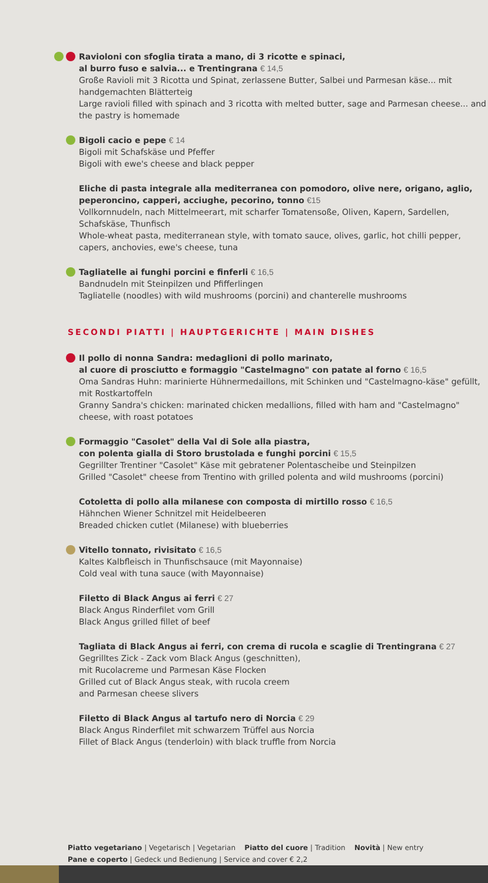Ravioloni con sfoglia tirata a mano, di 3 ricotte e spinaci,
al burro fuso e salvia... e Trentingrana € 14,5
Große Ravioli mit 3 Ricotta und Spinat, zerlassene Butter, Salbei und Parmesan käse... mit handgemachten Blätterteig
Large ravioli filled with spinach and 3 ricotta with melted butter, sage and Parmesan cheese... and the pastry is homemade
Bigoli cacio e pepe € 14
Bigoli mit Schafskäse und Pfeffer
Bigoli with ewe's cheese and black pepper
Eliche di pasta integrale alla mediterranea con pomodoro, olive nere, origano, aglio, peperoncino, capperi, acciughe, pecorino, tonno €15
Vollkornnudeln, nach Mittelmeerart, mit scharfer Tomatensoße, Oliven, Kapern, Sardellen, Schafskäse, Thunfisch
Whole-wheat pasta, mediterranean style, with tomato sauce, olives, garlic, hot chilli pepper, capers, anchovies, ewe's cheese, tuna
Tagliatelle ai funghi porcini e finferli € 16,5
Bandnudeln mit Steinpilzen und Pfifferlingen
Tagliatelle (noodles) with wild mushrooms (porcini) and chanterelle mushrooms
SECONDI PIATTI | HAUPTGERICHTE | MAIN DISHES
Il pollo di nonna Sandra: medaglioni di pollo marinato,
al cuore di prosciutto e formaggio "Castelmagno" con patate al forno € 16,5
Oma Sandras Huhn: marinierte Hühnermedaillons, mit Schinken und "Castelmagno-käse" gefüllt, mit Rostkartoffeln
Granny Sandra's chicken: marinated chicken medallions, filled with ham and "Castelmagno" cheese, with roast potatoes
Formaggio "Casolet" della Val di Sole alla piastra,
con polenta gialla di Storo brustolada e funghi porcini € 15,5
Gegrillter Trentiner "Casolet" Käse mit gebratener Polentascheibe und Steinpilzen
Grilled "Casolet" cheese from Trentino with grilled polenta and wild mushrooms (porcini)
Cotoletta di pollo alla milanese con composta di mirtillo rosso € 16,5
Hähnchen Wiener Schnitzel mit Heidelbeeren
Breaded chicken cutlet (Milanese) with blueberries
Vitello tonnato, rivisitato € 16,5
Kaltes Kalbfleisch in Thunfischsauce (mit Mayonnaise)
Cold veal with tuna sauce (with Mayonnaise)
Filetto di Black Angus ai ferri € 27
Black Angus Rinderfilet vom Grill
Black Angus grilled fillet of beef
Tagliata di Black Angus ai ferri, con crema di rucola e scaglie di Trentingrana € 27
Gegrilltes Zick - Zack vom Black Angus (geschnitten),
mit Rucolacreme und Parmesan Käse Flocken
Grilled cut of Black Angus steak, with rucola creem
and Parmesan cheese slivers
Filetto di Black Angus al tartufo nero di Norcia € 29
Black Angus Rinderfilet mit schwarzem Trüffel aus Norcia
Fillet of Black Angus (tenderloin) with black truffle from Norcia
Piatto vegetariano | Vegetarisch | Vegetarian Piatto del cuore | Tradition Novità | New entry
Pane e coperto | Gedeck und Bedienung | Service and cover € 2,2